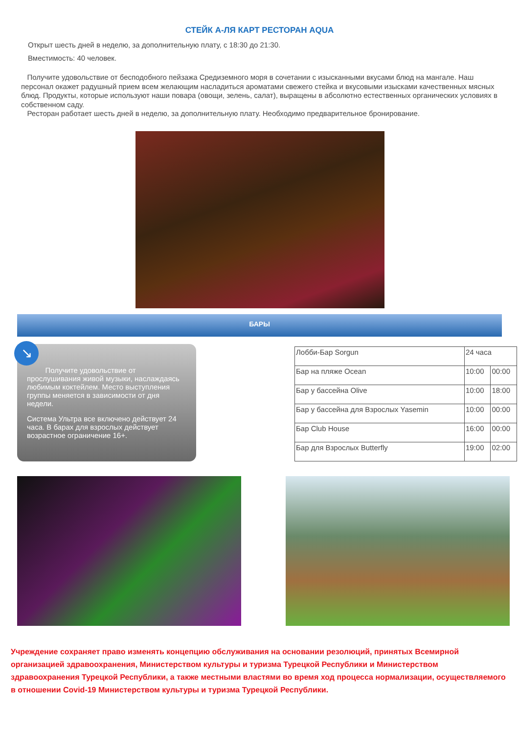СТЕЙК А-ЛЯ КАРТ РЕСТОРАН AQUA
Открыт шесть дней в неделю, за дополнительную плату, с 18:30 до 21:30.
Вместимость: 40 человек.
Получите удовольствие от бесподобного пейзажа Средиземного моря в сочетании с изысканными вкусами блюд на мангале. Наш персонал окажет радушный прием всем желающим насладиться ароматами свежего стейка и вкусовыми изысками качественных мясных блюд. Продукты, которые используют наши повара (овощи, зелень, салат), выращены в абсолютно естественных органических условиях в собственном саду.
Ресторан работает шесть дней в неделю, за дополнительную плату. Необходимо предварительное бронирование.
БАРЫ
↘
Получите удовольствие от прослушивания живой музыки, наслаждаясь любимым коктейлем. Место выступления группы меняется в зависимости от дня недели.
Система Ультра все включено действует 24 часа. В барах для взрослых действует возрастное ограничение 16+.
| Лобби-Бар Sorgun | 24 часа | |
| Бар на пляже Ocean | 10:00 | 00:00 |
| Бар у бассейна Olive | 10:00 | 18:00 |
| Бар у бассейна для Взрослых Yasemin | 10:00 | 00:00 |
| Бар Club House | 16:00 | 00:00 |
| Бар для Взрослых Butterfly | 19:00 | 02:00 |
Учреждение сохраняет право изменять концепцию обслуживания на основании резолюций, принятых Всемирной организацией здравоохранения, Министерством культуры и туризма Турецкой Республики и Министерством здравоохранения Турецкой Республики, а также местными властями во время ход процесса нормализации, осуществляемого в отношении Covid-19 Министерством культуры и туризма Турецкой Республики.